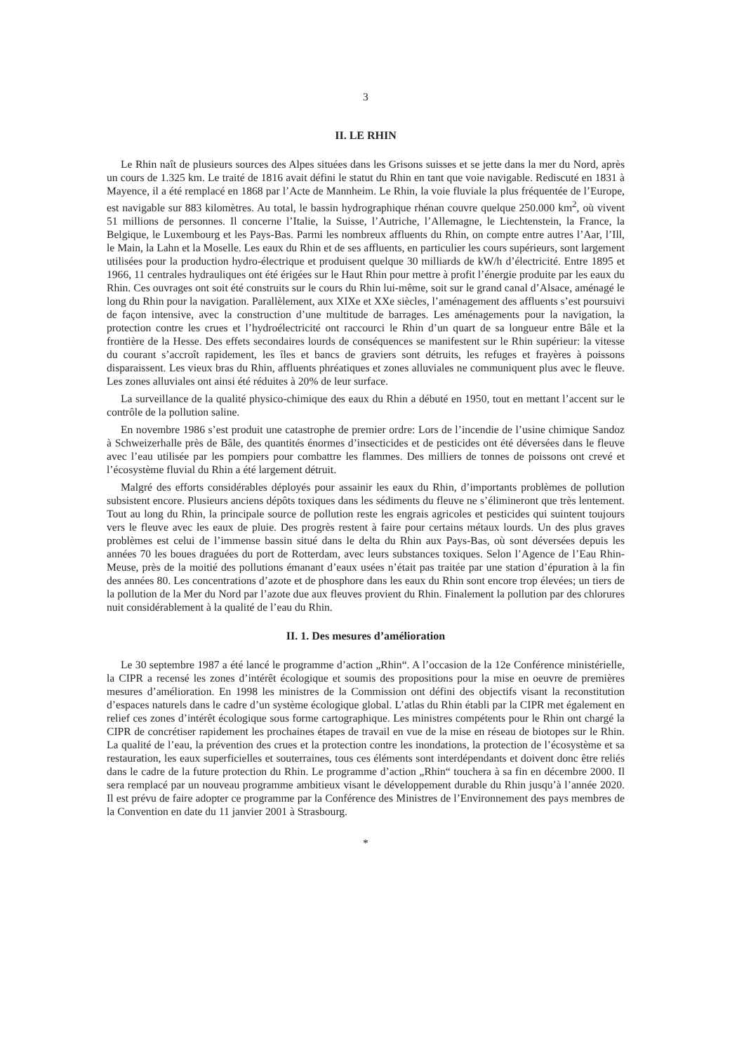3
II. LE RHIN
Le Rhin naît de plusieurs sources des Alpes situées dans les Grisons suisses et se jette dans la mer du Nord, après un cours de 1.325 km. Le traité de 1816 avait défini le statut du Rhin en tant que voie navigable. Rediscuté en 1831 à Mayence, il a été remplacé en 1868 par l’Acte de Mannheim. Le Rhin, la voie fluviale la plus fréquentée de l’Europe, est navigable sur 883 kilomètres. Au total, le bassin hydrographique rhénan couvre quelque 250.000 km<sup>2</sup>, où vivent 51 millions de personnes. Il concerne l’Italie, la Suisse, l’Autriche, l’Allemagne, le Liechtenstein, la France, la Belgique, le Luxembourg et les Pays-Bas. Parmi les nombreux affluents du Rhin, on compte entre autres l’Aar, l’Ill, le Main, la Lahn et la Moselle. Les eaux du Rhin et de ses affluents, en particulier les cours supérieurs, sont largement utilisées pour la production hydro-électrique et produisent quelque 30 milliards de kW/h d’électricité. Entre 1895 et 1966, 11 centrales hydrauliques ont été érigées sur le Haut Rhin pour mettre à profit l’énergie produite par les eaux du Rhin. Ces ouvrages ont soit été construits sur le cours du Rhin lui-même, soit sur le grand canal d’Alsace, aménagé le long du Rhin pour la navigation. Parallèlement, aux XIXe et XXe siècles, l’aménagement des affluents s’est poursuivi de façon intensive, avec la construction d’une multitude de barrages. Les aménagements pour la navigation, la protection contre les crues et l’hydroélectricité ont raccourci le Rhin d’un quart de sa longueur entre Bâle et la frontière de la Hesse. Des effets secondaires lourds de conséquences se manifestent sur le Rhin supérieur: la vitesse du courant s’accroît rapidement, les îles et bancs de graviers sont détruits, les refuges et frayères à poissons disparaissent. Les vieux bras du Rhin, affluents phréatiques et zones alluviales ne communiquent plus avec le fleuve. Les zones alluviales ont ainsi été réduites à 20% de leur surface.
La surveillance de la qualité physico-chimique des eaux du Rhin a débuté en 1950, tout en mettant l’accent sur le contrôle de la pollution saline.
En novembre 1986 s’est produit une catastrophe de premier ordre: Lors de l’incendie de l’usine chimique Sandoz à Schweizerhalle près de Bâle, des quantités énormes d’insecticides et de pesticides ont été déversées dans le fleuve avec l’eau utilisée par les pompiers pour combattre les flammes. Des milliers de tonnes de poissons ont crevé et l’écosystème fluvial du Rhin a été largement détruit.
Malgré des efforts considérables déployés pour assainir les eaux du Rhin, d’importants problèmes de pollution subsistent encore. Plusieurs anciens dépôts toxiques dans les sédiments du fleuve ne s’élimineront que très lentement. Tout au long du Rhin, la principale source de pollution reste les engrais agricoles et pesticides qui suintent toujours vers le fleuve avec les eaux de pluie. Des progrès restent à faire pour certains métaux lourds. Un des plus graves problèmes est celui de l’immense bassin situé dans le delta du Rhin aux Pays-Bas, où sont déversées depuis les années 70 les boues draguées du port de Rotterdam, avec leurs substances toxiques. Selon l’Agence de l’Eau Rhin-Meuse, près de la moitié des pollutions émanant d’eaux usées n’était pas traitée par une station d’épuration à la fin des années 80. Les concentrations d’azote et de phosphore dans les eaux du Rhin sont encore trop élevées; un tiers de la pollution de la Mer du Nord par l’azote due aux fleuves provient du Rhin. Finalement la pollution par des chlorures nuit considérablement à la qualité de l’eau du Rhin.
II. 1. Des mesures d’amélioration
Le 30 septembre 1987 a été lancé le programme d’action „Rhin“. A l’occasion de la 12e Conférence ministérielle, la CIPR a recensé les zones d’intérêt écologique et soumis des propositions pour la mise en oeuvre de premières mesures d’amélioration. En 1998 les ministres de la Commission ont défini des objectifs visant la reconstitution d’espaces naturels dans le cadre d’un système écologique global. L’atlas du Rhin établi par la CIPR met également en relief ces zones d’intérêt écologique sous forme cartographique. Les ministres compétents pour le Rhin ont chargé la CIPR de concrétiser rapidement les prochaines étapes de travail en vue de la mise en réseau de biotopes sur le Rhin. La qualité de l’eau, la prévention des crues et la protection contre les inondations, la protection de l’écosystème et sa restauration, les eaux superficielles et souterraines, tous ces éléments sont interdépendants et doivent donc être reliés dans le cadre de la future protection du Rhin. Le programme d’action „Rhin“ touchera à sa fin en décembre 2000. Il sera remplacé par un nouveau programme ambitieux visant le développement durable du Rhin jusqu’à l’année 2020. Il est prévu de faire adopter ce programme par la Conférence des Ministres de l’Environnement des pays membres de la Convention en date du 11 janvier 2001 à Strasbourg.
*